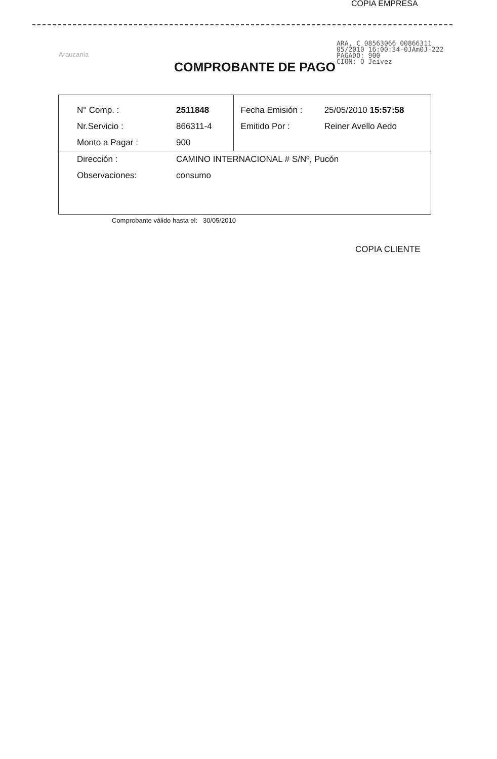COPIA EMPRESA
Araucanía
COMPROBANTE DE PAGO
ARA, C 08563066 00866311
05/2010 16:00:34-0JAm0J-222
PAGADO: 900
CION: O Jeivez
| N° Comp. : | 2511848 | Fecha Emisión : | 25/05/2010 15:57:58 |
| Nr.Servicio : | 866311-4 | Emitido Por : | Reiner Avello Aedo |
| Monto a Pagar : | 900 | | |
| Dirección : | CAMINO INTERNACIONAL # S/Nº, Pucón | | |
| Observaciones: | consumo | | |
Comprobante válido hasta el: 30/05/2010
COPIA CLIENTE